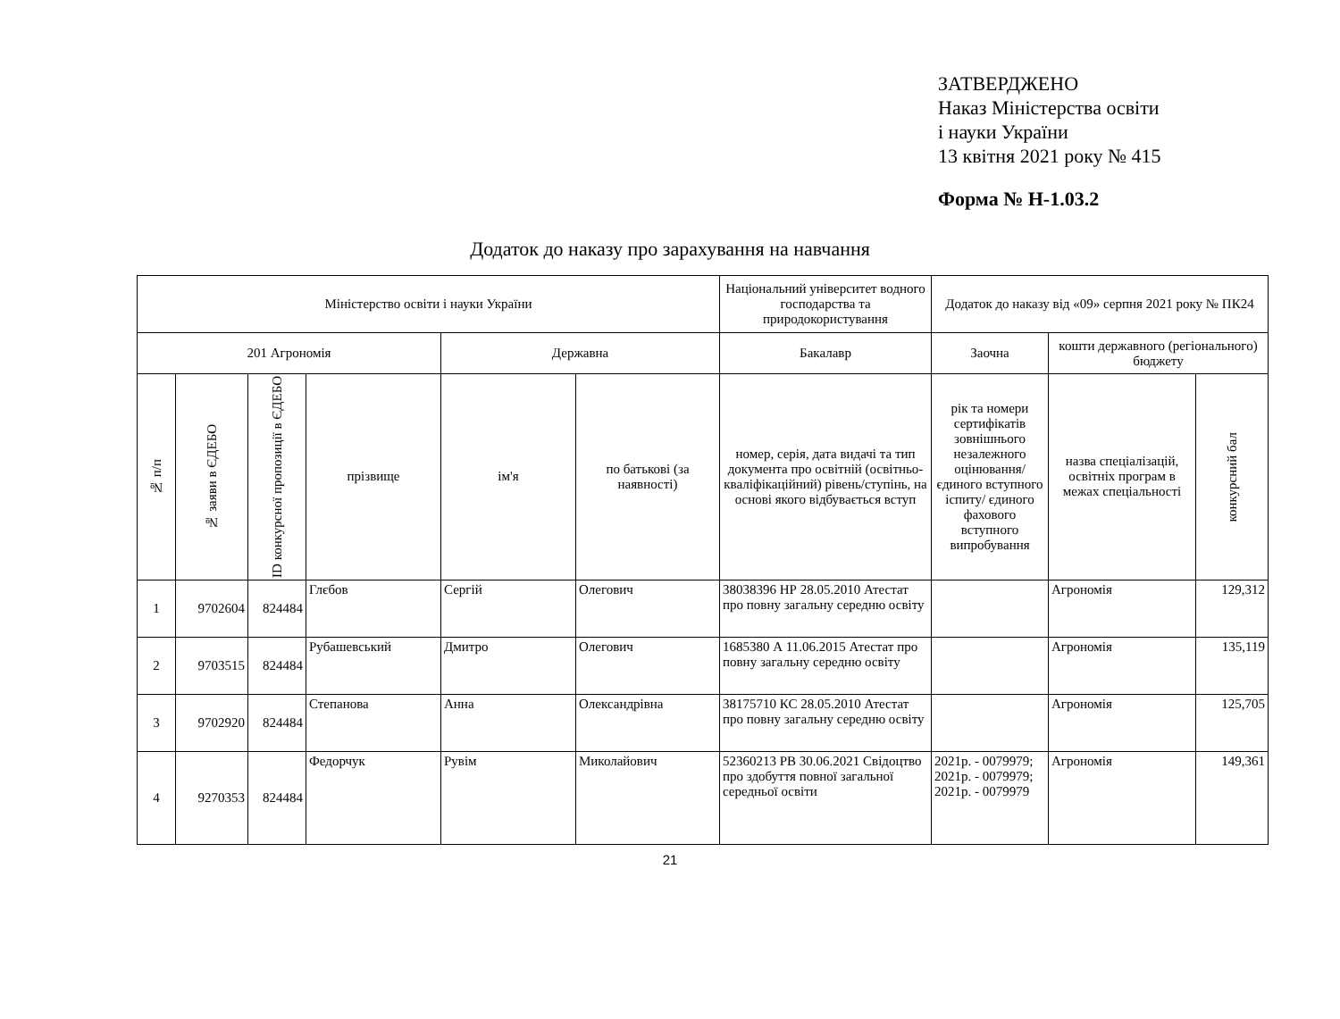ЗАТВЕРДЖЕНО
Наказ Міністерства освіти
і науки України
13 квітня 2021 року № 415
Форма № Н-1.03.2
Додаток до наказу про зарахування на навчання
| Міністерство освіти і науки України | | | | | | Національний університет водного господарства та природокористування | Додаток до наказу від «09» серпня 2021 року № ПК24 | | |
| 201 Агрономія | | | | Державна | | Бакалавр | Заочна | кошти державного (регіонального) бюджету | |
| № п/п | № заяви в ЄДЕБО | ID конкурсної пропозиції в ЄДЕБО | прізвище | ім'я | по батькові (за наявності) | номер, серія, дата видачі та тип документа про освітній (освітньо-кваліфікаційний) рівень/ступінь, на основі якого відбувається вступ | рік та номери сертифікатів зовнішнього незалежного оцінювання/ єдиного вступного іспиту/ єдиного фахового вступного випробування | назва спеціалізацій, освітніх програм в межах спеціальності | конкурсний бал |
| 1 | 9702604 | 824484 | Глєбов | Сергій | Олегович | 38038396 НР 28.05.2010 Атестат про повну загальну середню освіту | | Агрономія | 129,312 |
| 2 | 9703515 | 824484 | Рубашевський | Дмитро | Олегович | 1685380 А 11.06.2015 Атестат про повну загальну середню освіту | | Агрономія | 135,119 |
| 3 | 9702920 | 824484 | Степанова | Анна | Олександрівна | 38175710 КС 28.05.2010 Атестат про повну загальну середню освіту | | Агрономія | 125,705 |
| 4 | 9270353 | 824484 | Федорчук | Рувім | Миколайович | 52360213 РВ 30.06.2021 Свідоцтво про здобуття повної загальної середньої освіти | 2021р. - 0079979; 2021р. - 0079979; 2021р. - 0079979 | Агрономія | 149,361 |
21